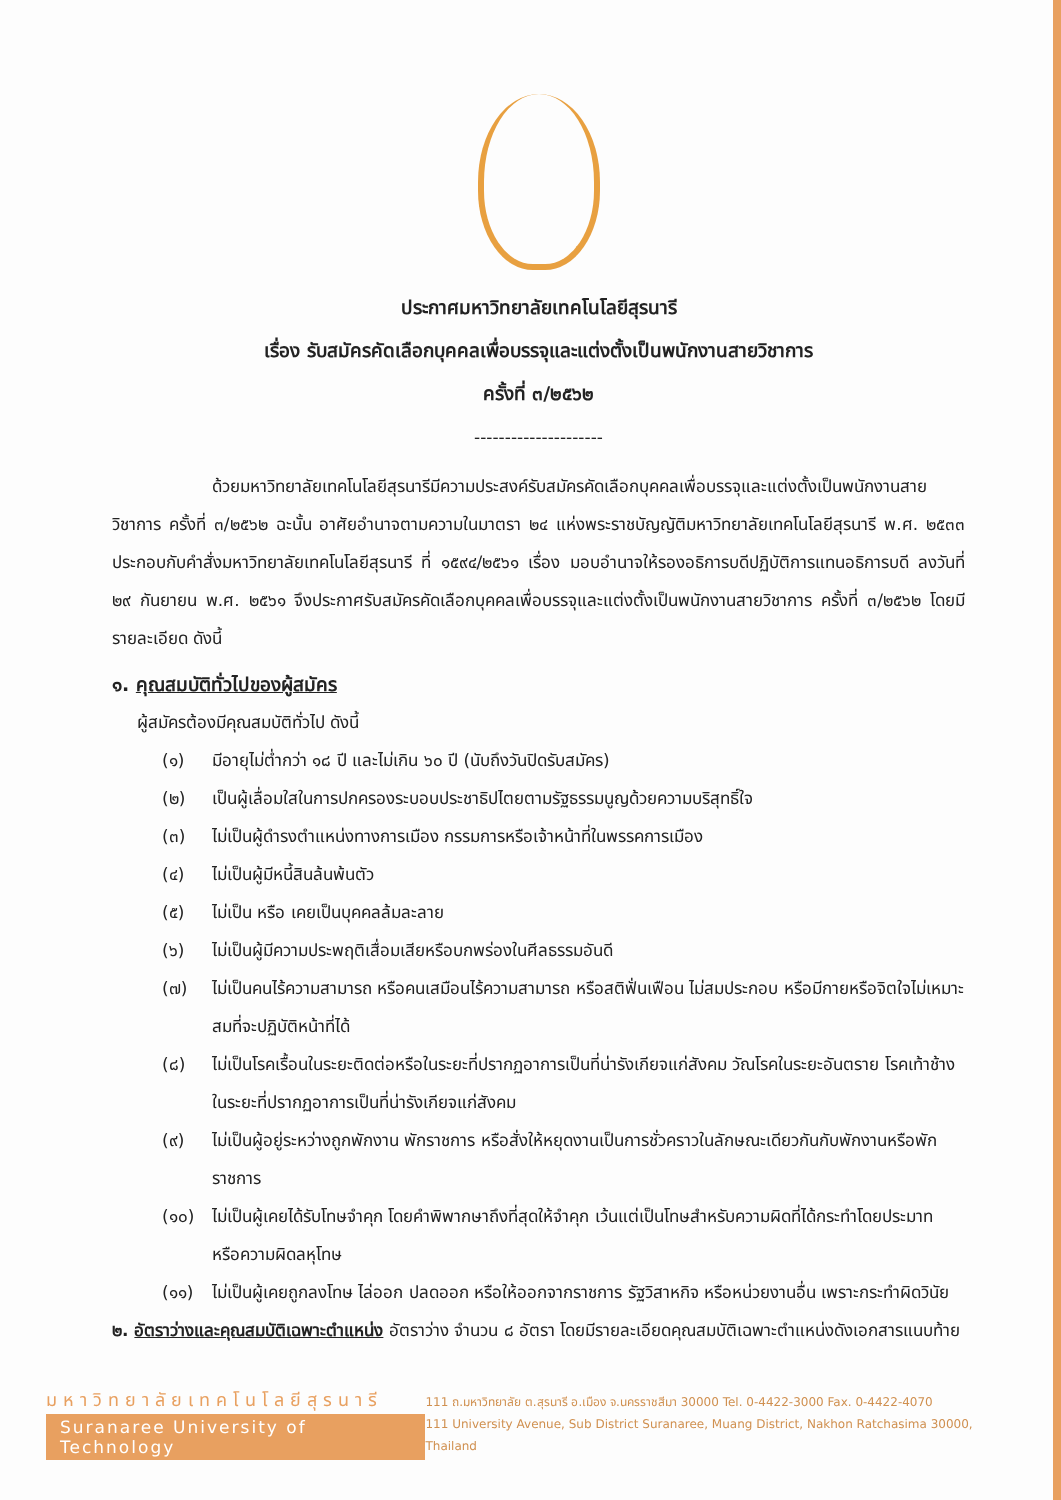ประกาศมหาวิทยาลัยเทคโนโลยีสุรนารี
เรื่อง รับสมัครคัดเลือกบุคคลเพื่อบรรจุและแต่งตั้งเป็นพนักงานสายวิชาการ
ครั้งที่ ๓/๒๕๖๒
---------------------
ด้วยมหาวิทยาลัยเทคโนโลยีสุรนารีมีความประสงค์รับสมัครคัดเลือกบุคคลเพื่อบรรจุและแต่งตั้งเป็นพนักงานสายวิชาการ ครั้งที่ ๓/๒๕๖๒ ฉะนั้น อาศัยอำนาจตามความในมาตรา ๒๔ แห่งพระราชบัญญัติมหาวิทยาลัยเทคโนโลยีสุรนารี พ.ศ. ๒๕๓๓ ประกอบกับคำสั่งมหาวิทยาลัยเทคโนโลยีสุรนารี ที่ ๑๕๙๔/๒๕๖๑ เรื่อง มอบอำนาจให้รองอธิการบดีปฏิบัติการแทนอธิการบดี ลงวันที่ ๒๙ กันยายน พ.ศ. ๒๕๖๑ จึงประกาศรับสมัครคัดเลือกบุคคลเพื่อบรรจุและแต่งตั้งเป็นพนักงานสายวิชาการ ครั้งที่ ๓/๒๕๖๒ โดยมีรายละเอียด ดังนี้
๑. คุณสมบัติทั่วไปของผู้สมัคร
ผู้สมัครต้องมีคุณสมบัติทั่วไป ดังนี้
(๑) มีอายุไม่ต่ำกว่า ๑๘ ปี และไม่เกิน ๖๐ ปี (นับถึงวันปิดรับสมัคร)
(๒) เป็นผู้เลื่อมใสในการปกครองระบอบประชาธิปไตยตามรัฐธรรมนูญด้วยความบริสุทธิ์ใจ
(๓) ไม่เป็นผู้ดำรงตำแหน่งทางการเมือง กรรมการหรือเจ้าหน้าที่ในพรรคการเมือง
(๔) ไม่เป็นผู้มีหนี้สินล้นพ้นตัว
(๕) ไม่เป็น หรือ เคยเป็นบุคคลล้มละลาย
(๖) ไม่เป็นผู้มีความประพฤติเสื่อมเสียหรือบกพร่องในศีลธรรมอันดี
(๗) ไม่เป็นคนไร้ความสามารถ หรือคนเสมือนไร้ความสามารถ หรือสติฟั่นเฟือน ไม่สมประกอบ หรือมีกายหรือจิตใจไม่เหมาะสมที่จะปฏิบัติหน้าที่ได้
(๘) ไม่เป็นโรคเรื้อนในระยะติดต่อหรือในระยะที่ปรากฏอาการเป็นที่น่ารังเกียจแก่สังคม วัณโรคในระยะอันตราย โรคเท้าช้างในระยะที่ปรากฏอาการเป็นที่น่ารังเกียจแก่สังคม
(๙) ไม่เป็นผู้อยู่ระหว่างถูกพักงาน พักราชการ หรือสั่งให้หยุดงานเป็นการชั่วคราวในลักษณะเดียวกันกับพักงานหรือพักราชการ
(๑๐) ไม่เป็นผู้เคยได้รับโทษจำคุก โดยคำพิพากษาถึงที่สุดให้จำคุก เว้นแต่เป็นโทษสำหรับความผิดที่ได้กระทำโดยประมาท หรือความผิดลหุโทษ
(๑๑) ไม่เป็นผู้เคยถูกลงโทษ ไล่ออก ปลดออก หรือให้ออกจากราชการ รัฐวิสาหกิจ หรือหน่วยงานอื่น เพราะกระทำผิดวินัย
๒. อัตราว่างและคุณสมบัติเฉพาะตำแหน่ง อัตราว่าง จำนวน ๘ อัตรา โดยมีรายละเอียดคุณสมบัติเฉพาะตำแหน่งดังเอกสารแนบท้าย
มหาวิทยาลัยเทคโนโลยีสุรนารี
Suranaree University of Technology
111 ถ.มหาวิทยาลัย ต.สุรนารี อ.เมือง จ.นครราชสีมา 30000 Tel. 0-4422-3000 Fax. 0-4422-4070
111 University Avenue, Sub District Suranaree, Muang District, Nakhon Ratchasima 30000, Thailand